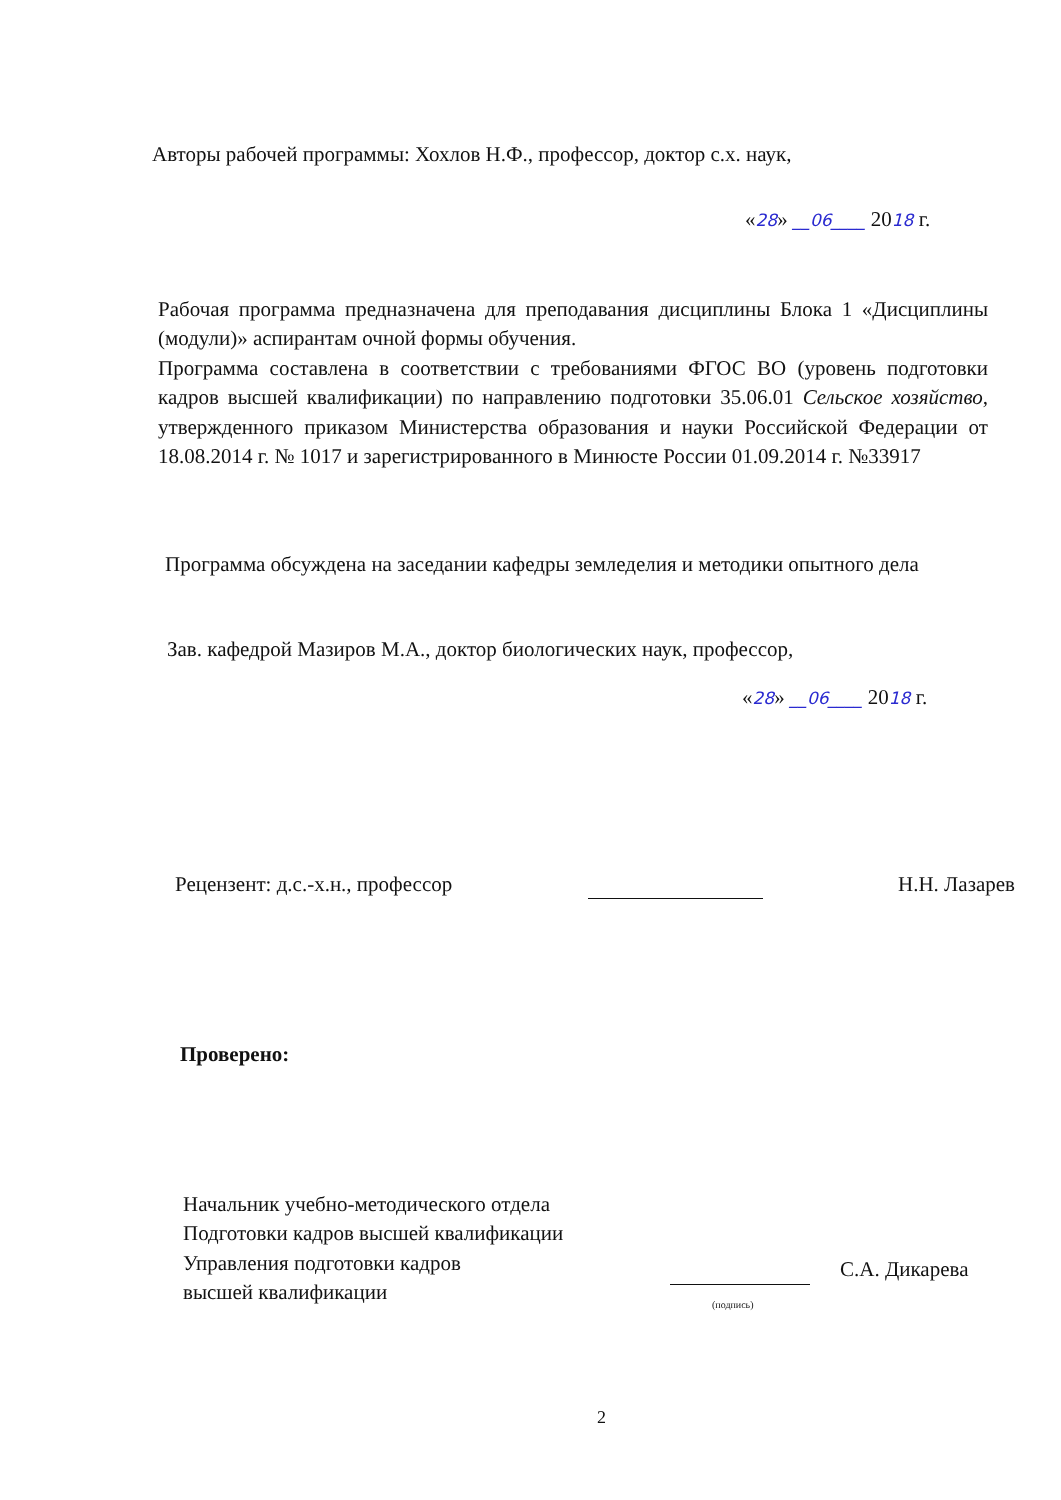Авторы рабочей программы: Хохлов Н.Ф., профессор, доктор с.х. наук,
«28» __06____ 2018 г.
Рабочая программа предназначена для преподавания дисциплины Блока 1 «Дисциплины (модули)» аспирантам очной формы обучения.
Программа составлена в соответствии с требованиями ФГОС ВО (уровень подготовки кадров высшей квалификации) по направлению подготовки 35.06.01 Сельское хозяйство, утвержденного приказом Министерства образования и науки Российской Федерации от 18.08.2014 г. № 1017 и зарегистрированного в Минюсте России 01.09.2014 г. №33917
Программа обсуждена на заседании кафедры земледелия и методики опытного дела
Зав. кафедрой Мазиров М.А., доктор биологических наук, профессор,
«28» __06____ 2018 г.
Рецензент: д.с.-х.н., профессор Н.Н. Лазарев
Проверено:
Начальник учебно-методического отдела
Подготовки кадров высшей квалификации
Управления подготовки кадров
высшей квалификации
С.А. Дикарева
(подпись)
2